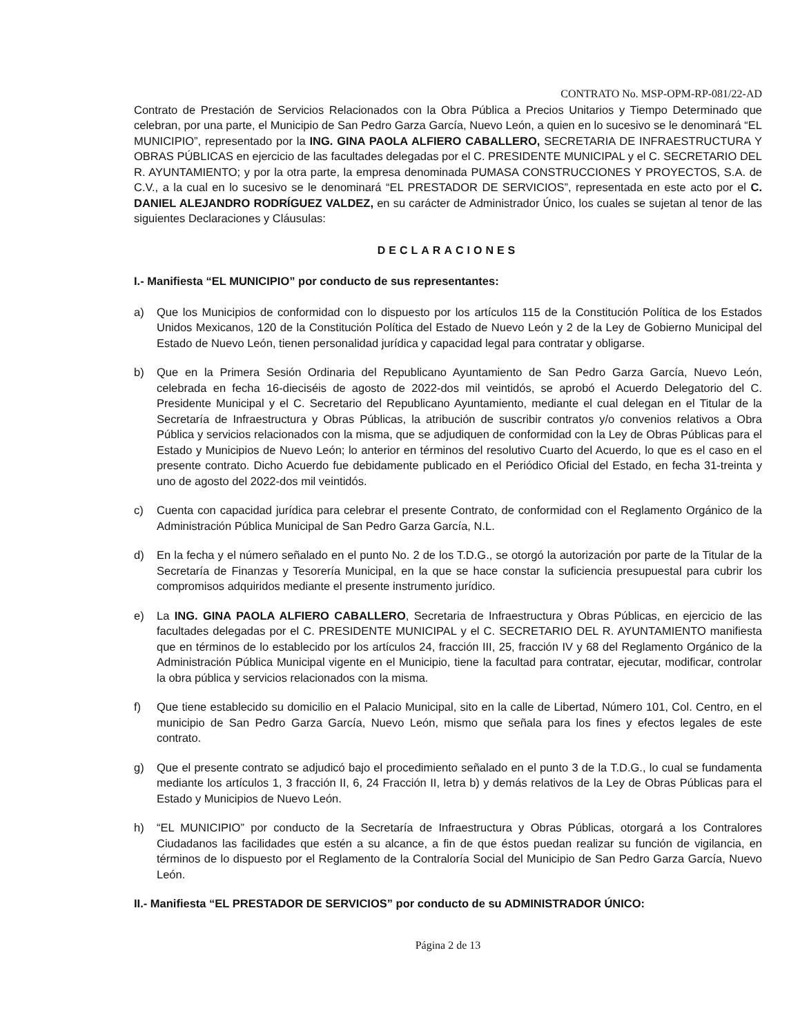CONTRATO No. MSP-OPM-RP-081/22-AD
Contrato de Prestación de Servicios Relacionados con la Obra Pública a Precios Unitarios y Tiempo Determinado que celebran, por una parte, el Municipio de San Pedro Garza García, Nuevo León, a quien en lo sucesivo se le denominará “EL MUNICIPIO”, representado por la ING. GINA PAOLA ALFIERO CABALLERO, SECRETARIA DE INFRAESTRUCTURA Y OBRAS PÚBLICAS en ejercicio de las facultades delegadas por el C. PRESIDENTE MUNICIPAL y el C. SECRETARIO DEL R. AYUNTAMIENTO; y por la otra parte, la empresa denominada PUMASA CONSTRUCCIONES Y PROYECTOS, S.A. de C.V., a la cual en lo sucesivo se le denominará “EL PRESTADOR DE SERVICIOS”, representada en este acto por el C. DANIEL ALEJANDRO RODRÍGUEZ VALDEZ, en su carácter de Administrador Único, los cuales se sujetan al tenor de las siguientes Declaraciones y Cláusulas:
DECLARACIONES
I.- Manifiesta “EL MUNICIPIO” por conducto de sus representantes:
a) Que los Municipios de conformidad con lo dispuesto por los artículos 115 de la Constitución Política de los Estados Unidos Mexicanos, 120 de la Constitución Política del Estado de Nuevo León y 2 de la Ley de Gobierno Municipal del Estado de Nuevo León, tienen personalidad jurídica y capacidad legal para contratar y obligarse.
b) Que en la Primera Sesión Ordinaria del Republicano Ayuntamiento de San Pedro Garza García, Nuevo León, celebrada en fecha 16-dieciséis de agosto de 2022-dos mil veintidós, se aprobó el Acuerdo Delegatorio del C. Presidente Municipal y el C. Secretario del Republicano Ayuntamiento, mediante el cual delegan en el Titular de la Secretaría de Infraestructura y Obras Públicas, la atribución de suscribir contratos y/o convenios relativos a Obra Pública y servicios relacionados con la misma, que se adjudiquen de conformidad con la Ley de Obras Públicas para el Estado y Municipios de Nuevo León; lo anterior en términos del resolutivo Cuarto del Acuerdo, lo que es el caso en el presente contrato. Dicho Acuerdo fue debidamente publicado en el Periódico Oficial del Estado, en fecha 31-treinta y uno de agosto del 2022-dos mil veintidós.
c) Cuenta con capacidad jurídica para celebrar el presente Contrato, de conformidad con el Reglamento Orgánico de la Administración Pública Municipal de San Pedro Garza García, N.L.
d) En la fecha y el número señalado en el punto No. 2 de los T.D.G., se otorgó la autorización por parte de la Titular de la Secretaría de Finanzas y Tesorería Municipal, en la que se hace constar la suficiencia presupuestal para cubrir los compromisos adquiridos mediante el presente instrumento jurídico.
e) La ING. GINA PAOLA ALFIERO CABALLERO, Secretaria de Infraestructura y Obras Públicas, en ejercicio de las facultades delegadas por el C. PRESIDENTE MUNICIPAL y el C. SECRETARIO DEL R. AYUNTAMIENTO manifiesta que en términos de lo establecido por los artículos 24, fracción III, 25, fracción IV y 68 del Reglamento Orgánico de la Administración Pública Municipal vigente en el Municipio, tiene la facultad para contratar, ejecutar, modificar, controlar la obra pública y servicios relacionados con la misma.
f) Que tiene establecido su domicilio en el Palacio Municipal, sito en la calle de Libertad, Número 101, Col. Centro, en el municipio de San Pedro Garza García, Nuevo León, mismo que señala para los fines y efectos legales de este contrato.
g) Que el presente contrato se adjudicó bajo el procedimiento señalado en el punto 3 de la T.D.G., lo cual se fundamenta mediante los artículos 1, 3 fracción II, 6, 24 Fracción II, letra b) y demás relativos de la Ley de Obras Públicas para el Estado y Municipios de Nuevo León.
h) “EL MUNICIPIO” por conducto de la Secretaría de Infraestructura y Obras Públicas, otorgará a los Contralores Ciudadanos las facilidades que estén a su alcance, a fin de que éstos puedan realizar su función de vigilancia, en términos de lo dispuesto por el Reglamento de la Contraloría Social del Municipio de San Pedro Garza García, Nuevo León.
II.- Manifiesta “EL PRESTADOR DE SERVICIOS” por conducto de su ADMINISTRADOR ÚNICO:
Página 2 de 13